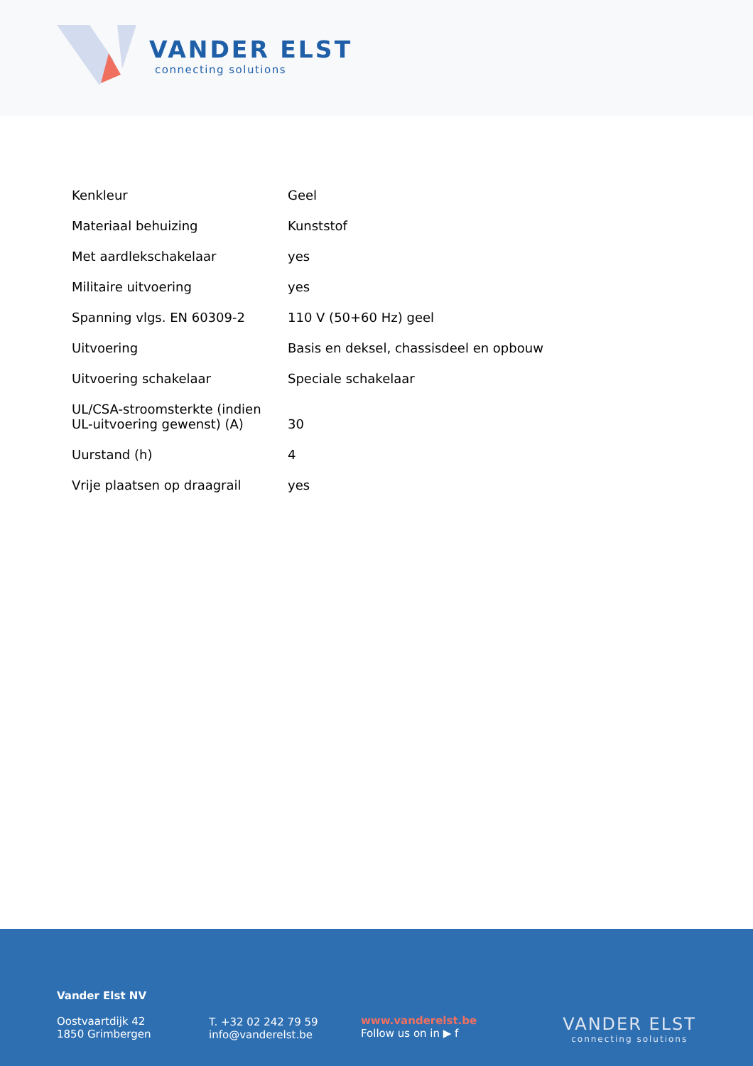VANDER ELST
connecting solutions
| Kenkleur | Geel |
| Materiaal behuizing | Kunststof |
| Met aardlekschakelaar | yes |
| Militaire uitvoering | yes |
| Spanning vlgs. EN 60309-2 | 110 V (50+60 Hz) geel |
| Uitvoering | Basis en deksel, chassisdeel en opbouw |
| Uitvoering schakelaar | Speciale schakelaar |
| UL/CSA-stroomsterkte (indien UL-uitvoering gewenst) (A) | 30 |
| Uurstand (h) | 4 |
| Vrije plaatsen op draagrail | yes |
Vander Elst NV
Oostvaartdijk 42
1850 Grimbergen
T. +32 02 242 79 59
info@vanderelst.be
www.vanderelst.be
Follow us on in ▶ f
VANDER ELST
connecting solutions